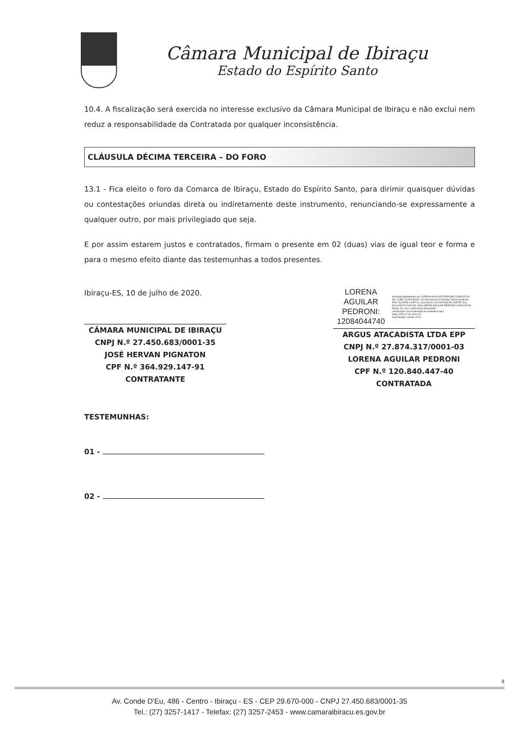Câmara Municipal de Ibiraçu
Estado do Espírito Santo
10.4. A fiscalização será exercida no interesse exclusivo da Câmara Municipal de Ibiraçu e não exclui nem reduz a responsabilidade da Contratada por qualquer inconsistência.
CLÁUSULA DÉCIMA TERCEIRA – DO FORO
13.1 - Fica eleito o foro da Comarca de Ibiraçu, Estado do Espírito Santo, para dirimir quaisquer dúvidas ou contestações oriundas direta ou indiretamente deste instrumento, renunciando-se expressamente a qualquer outro, por mais privilegiado que seja.
E por assim estarem justos e contratados, firmam o presente em 02 (duas) vias de igual teor e forma e para o mesmo efeito diante das testemunhas a todos presentes.
Ibiraçu-ES, 10 de julho de 2020.
CÂMARA MUNICIPAL DE IBIRAÇU
CNPJ N.º 27.450.683/0001-35
JOSÉ HERVAN PIGNATON
CPF N.º 364.929.147-91
CONTRATANTE
LORENA AGUILAR PEDRONI: 12084044740
Assinado digitalmente por LORENA AGUILAR PEDRONI:12084044740
DN: C=BR, O=ICP-Brasil, OU=Secretaria da Receita Federal do Brasil - RFB, OU=RFB e-CPF A1, OU=VALID, OU=AR DIGITAL NORTE SUL, OU=14504711000108, CN=LORENA AGUILAR PEDRONI:12084044740
Razão: Eu sou o autor deste documento
Localização: sua localização de assinatura aqui
Data: 2020-07-09 19:31:32
Foxit Reader Versão: 9.5.0
ARGUS ATACADISTA LTDA EPP
CNPJ N.º 27.874.317/0001-03
LORENA AGUILAR PEDRONI
CPF N.º 120.840.447-40
CONTRATADA
TESTEMUNHAS:
01 -
02 -
8
Av. Conde D'Eu, 486 - Centro - Ibiraçu - ES - CEP 29.670-000 - CNPJ 27.450.683/0001-35
Tel.: (27) 3257-1417 - Telefax: (27) 3257-2453 - www.camaraibiracu.es.gov.br